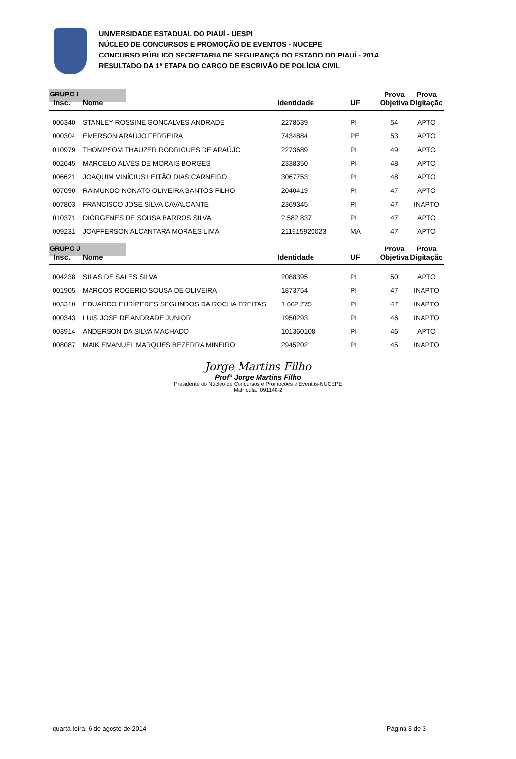UNIVERSIDADE ESTADUAL DO PIAUÍ - UESPI
NÚCLEO DE CONCURSOS E PROMOÇÃO DE EVENTOS - NUCEPE
CONCURSO PÚBLICO SECRETARIA DE SEGURANÇA DO ESTADO DO PIAUÍ - 2014
RESULTADO DA 1ª ETAPA DO CARGO DE ESCRIVÃO DE POLÍCIA CIVIL
GRUPO I
| Insc. | Nome | Identidade | UF | Prova Objetiva | Prova Digitação |
| --- | --- | --- | --- | --- | --- |
| 006340 | STANLEY ROSSINE GONÇALVES ANDRADE | 2278539 | PI | 54 | APTO |
| 000304 | ÉMERSON ARAÚJO FERREIRA | 7434884 | PE | 53 | APTO |
| 010979 | THOMPSOM THAUZER RODRIGUES DE ARAÚJO | 2273689 | PI | 49 | APTO |
| 002645 | MARCELO ALVES DE MORAIS BORGES | 2338350 | PI | 48 | APTO |
| 006621 | JOAQUIM VINÍCIUS LEITÃO DIAS CARNEIRO | 3067753 | PI | 48 | APTO |
| 007090 | RAIMUNDO NONATO OLIVEIRA SANTOS FILHO | 2040419 | PI | 47 | APTO |
| 007803 | FRANCISCO JOSE SILVA CAVALCANTE | 2369345 | PI | 47 | INAPTO |
| 010371 | DIÓRGENES DE SOUSA BARROS SILVA | 2.582.837 | PI | 47 | APTO |
| 009231 | JOAFFERSON ALCANTARA MORAES LIMA | 211915920023 | MA | 47 | APTO |
GRUPO J
| Insc. | Nome | Identidade | UF | Prova Objetiva | Prova Digitação |
| --- | --- | --- | --- | --- | --- |
| 004238 | SILAS DE SALES SILVA | 2088395 | PI | 50 | APTO |
| 001905 | MARCOS ROGERIO SOUSA DE OLIVEIRA | 1873754 | PI | 47 | INAPTO |
| 003310 | EDUARDO EURÍPEDES SEGUNDOS DA ROCHA FREITAS | 1.662.775 | PI | 47 | INAPTO |
| 000343 | LUIS JOSE DE ANDRADE JUNIOR | 1950293 | PI | 46 | INAPTO |
| 003914 | ANDERSON DA SILVA MACHADO | 101360108 | PI | 46 | APTO |
| 008087 | MAIK EMANUEL MARQUES BEZERRA MINEIRO | 2945202 | PI | 45 | INAPTO |
Jorge Martins Filho
Profº Jorge Martins Filho
Presidente do Núcleo de Concursos e Promoções e Eventos-NUCEPE
Matrícula.: 091140-2
quarta-feira, 6 de agosto de 2014 Página 3 de 3